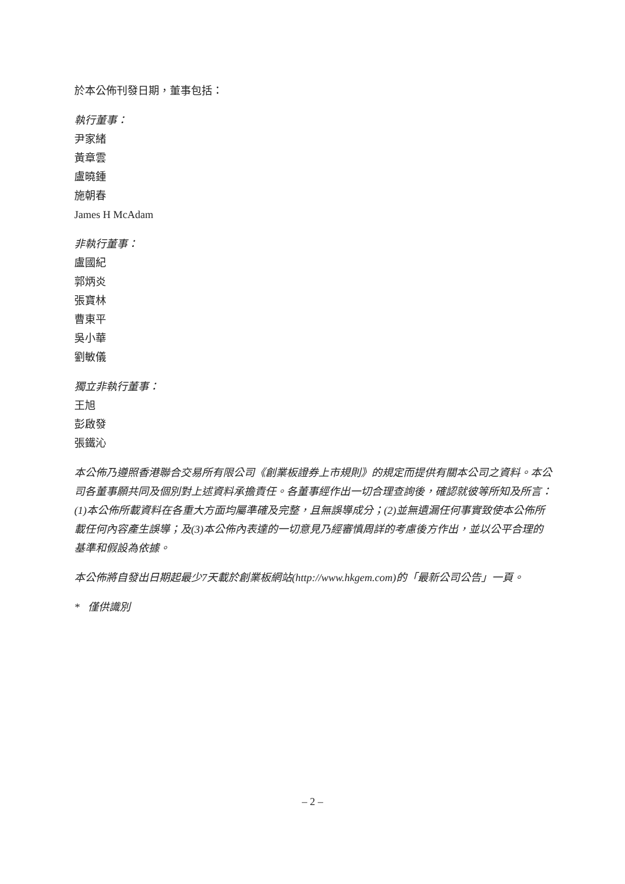於本公佈刊發日期，董事包括：
執行董事：
尹家緒
黃章雲
盧曉鍾
施朝春
James H McAdam
非執行董事：
盧國紀
郭炳炎
張寶林
曹東平
吳小華
劉敏儀
獨立非執行董事：
王旭
彭啟發
張鐵沁
本公佈乃遵照香港聯合交易所有限公司《創業板證券上市規則》的規定而提供有關本公司之資料。本公司各董事願共同及個別對上述資料承擔責任。各董事經作出一切合理查詢後，確認就彼等所知及所言：(1)本公佈所載資料在各重大方面均屬準確及完整，且無誤導成分；(2)並無遺漏任何事實致使本公佈所載任何內容產生誤導；及(3)本公佈內表達的一切意見乃經審慎周詳的考慮後方作出，並以公平合理的基準和假設為依據。
本公佈將自發出日期起最少7天載於創業板網站(http://www.hkgem.com)的「最新公司公告」一頁。
* 僅供識別
– 2 –